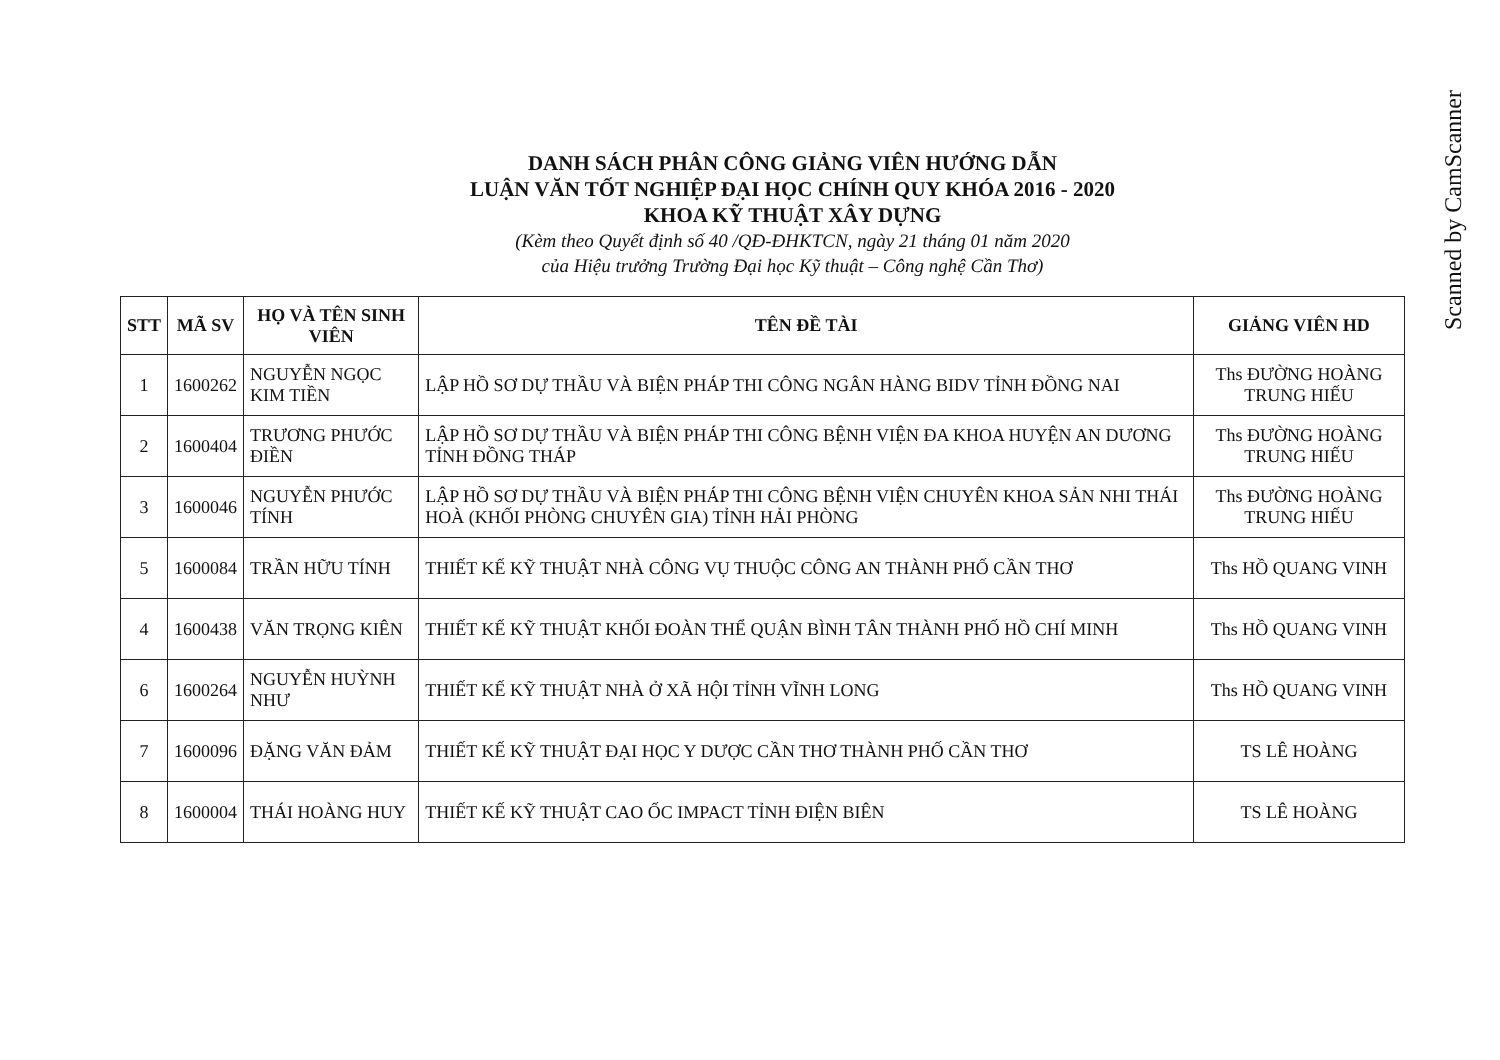Scanned by CamScanner
DANH SÁCH PHÂN CÔNG GIẢNG VIÊN HƯỚNG DẪN
LUẬN VĂN TỐT NGHIỆP ĐẠI HỌC CHÍNH QUY KHÓA 2016 - 2020
KHOA KỸ THUẬT XÂY DỰNG
(Kèm theo Quyết định số 40 /QĐ-ĐHKTCN, ngày 21 tháng 01 năm 2020
của Hiệu trưởng Trường Đại học Kỹ thuật – Công nghệ Cần Thơ)
| STT | MÃ SV | HỌ VÀ TÊN SINH VIÊN | TÊN ĐỀ TÀI | GIẢNG VIÊN HD |
| --- | --- | --- | --- | --- |
| 1 | 1600262 | NGUYỄN NGỌC KIM TIỀN | LẬP HỒ SƠ DỰ THẦU VÀ BIỆN PHÁP THI CÔNG NGÂN HÀNG BIDV TỈNH ĐỒNG NAI | Ths ĐƯỜNG HOÀNG TRUNG HIẾU |
| 2 | 1600404 | TRƯƠNG PHƯỚC ĐIỀN | LẬP HỒ SƠ DỰ THẦU VÀ BIỆN PHÁP THI CÔNG BỆNH VIỆN ĐA KHOA HUYỆN AN DƯƠNG TỈNH ĐỒNG THÁP | Ths ĐƯỜNG HOÀNG TRUNG HIẾU |
| 3 | 1600046 | NGUYỄN PHƯỚC TÍNH | LẬP HỒ SƠ DỰ THẦU VÀ BIỆN PHÁP THI CÔNG BỆNH VIỆN CHUYÊN KHOA SẢN NHI THÁI HOÀ (KHỐI PHÒNG CHUYÊN GIA) TỈNH HẢI PHÒNG | Ths ĐƯỜNG HOÀNG TRUNG HIẾU |
| 5 | 1600084 | TRẦN HỮU TÍNH | THIẾT KẾ KỸ THUẬT NHÀ CÔNG VỤ THUỘC CÔNG AN THÀNH PHỐ CẦN THƠ | Ths HỒ QUANG VINH |
| 4 | 1600438 | VĂN TRỌNG KIÊN | THIẾT KẾ KỸ THUẬT KHỐI ĐOÀN THỂ QUẬN BÌNH TÂN THÀNH PHỐ HỒ CHÍ MINH | Ths HỒ QUANG VINH |
| 6 | 1600264 | NGUYỄN HUỲNH NHƯ | THIẾT KẾ KỸ THUẬT NHÀ Ở XÃ HỘI TỈNH VĨNH LONG | Ths HỒ QUANG VINH |
| 7 | 1600096 | ĐẶNG VĂN ĐẢM | THIẾT KẾ KỸ THUẬT ĐẠI HỌC Y DƯỢC CẦN THƠ THÀNH PHỐ CẦN THƠ | TS LÊ HOÀNG |
| 8 | 1600004 | THÁI HOÀNG HUY | THIẾT KẾ KỸ THUẬT CAO ỐC IMPACT TỈNH ĐIỆN BIÊN | TS LÊ HOÀNG |